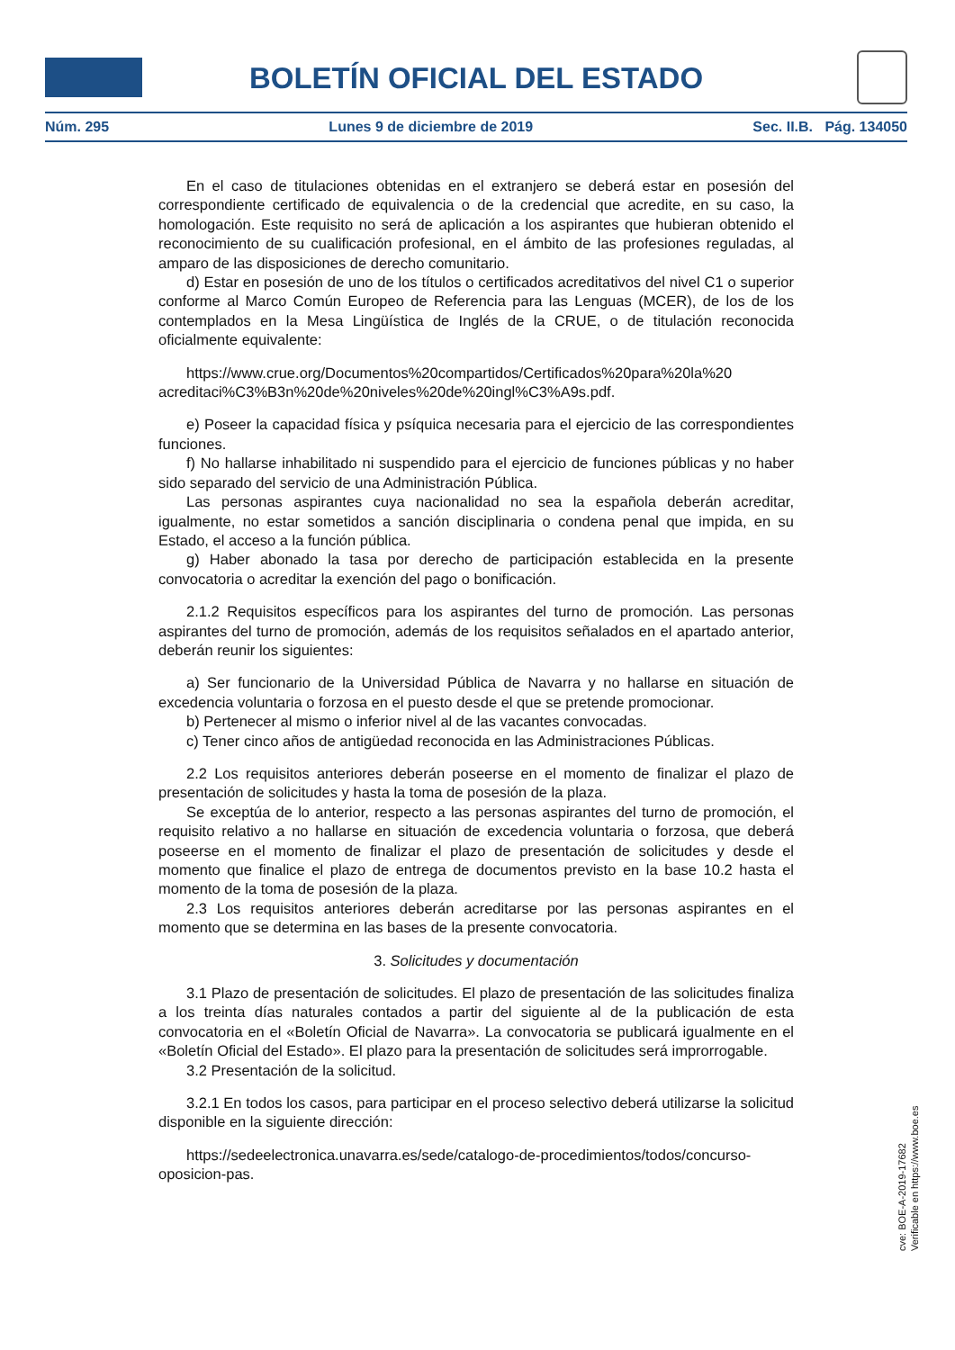BOLETÍN OFICIAL DEL ESTADO
Núm. 295 Lunes 9 de diciembre de 2019 Sec. II.B. Pág. 134050
En el caso de titulaciones obtenidas en el extranjero se deberá estar en posesión del correspondiente certificado de equivalencia o de la credencial que acredite, en su caso, la homologación. Este requisito no será de aplicación a los aspirantes que hubieran obtenido el reconocimiento de su cualificación profesional, en el ámbito de las profesiones reguladas, al amparo de las disposiciones de derecho comunitario.
d) Estar en posesión de uno de los títulos o certificados acreditativos del nivel C1 o superior conforme al Marco Común Europeo de Referencia para las Lenguas (MCER), de los de los contemplados en la Mesa Lingüística de Inglés de la CRUE, o de titulación reconocida oficialmente equivalente:
https://www.crue.org/Documentos%20compartidos/Certificados%20para%20la%20 acreditaci%C3%B3n%20de%20niveles%20de%20ingl%C3%A9s.pdf.
e) Poseer la capacidad física y psíquica necesaria para el ejercicio de las correspondientes funciones.
f) No hallarse inhabilitado ni suspendido para el ejercicio de funciones públicas y no haber sido separado del servicio de una Administración Pública.
Las personas aspirantes cuya nacionalidad no sea la española deberán acreditar, igualmente, no estar sometidos a sanción disciplinaria o condena penal que impida, en su Estado, el acceso a la función pública.
g) Haber abonado la tasa por derecho de participación establecida en la presente convocatoria o acreditar la exención del pago o bonificación.
2.1.2 Requisitos específicos para los aspirantes del turno de promoción. Las personas aspirantes del turno de promoción, además de los requisitos señalados en el apartado anterior, deberán reunir los siguientes:
a) Ser funcionario de la Universidad Pública de Navarra y no hallarse en situación de excedencia voluntaria o forzosa en el puesto desde el que se pretende promocionar.
b) Pertenecer al mismo o inferior nivel al de las vacantes convocadas.
c) Tener cinco años de antigüedad reconocida en las Administraciones Públicas.
2.2 Los requisitos anteriores deberán poseerse en el momento de finalizar el plazo de presentación de solicitudes y hasta la toma de posesión de la plaza.
Se exceptúa de lo anterior, respecto a las personas aspirantes del turno de promoción, el requisito relativo a no hallarse en situación de excedencia voluntaria o forzosa, que deberá poseerse en el momento de finalizar el plazo de presentación de solicitudes y desde el momento que finalice el plazo de entrega de documentos previsto en la base 10.2 hasta el momento de la toma de posesión de la plaza.
2.3 Los requisitos anteriores deberán acreditarse por las personas aspirantes en el momento que se determina en las bases de la presente convocatoria.
3. Solicitudes y documentación
3.1 Plazo de presentación de solicitudes. El plazo de presentación de las solicitudes finaliza a los treinta días naturales contados a partir del siguiente al de la publicación de esta convocatoria en el «Boletín Oficial de Navarra». La convocatoria se publicará igualmente en el «Boletín Oficial del Estado». El plazo para la presentación de solicitudes será improrrogable.
3.2 Presentación de la solicitud.
3.2.1 En todos los casos, para participar en el proceso selectivo deberá utilizarse la solicitud disponible en la siguiente dirección:
https://sedeelectronica.unavarra.es/sede/catalogo-de-procedimientos/todos/concurso-oposicion-pas.
cve: BOE-A-2019-17682
Verificable en https://www.boe.es